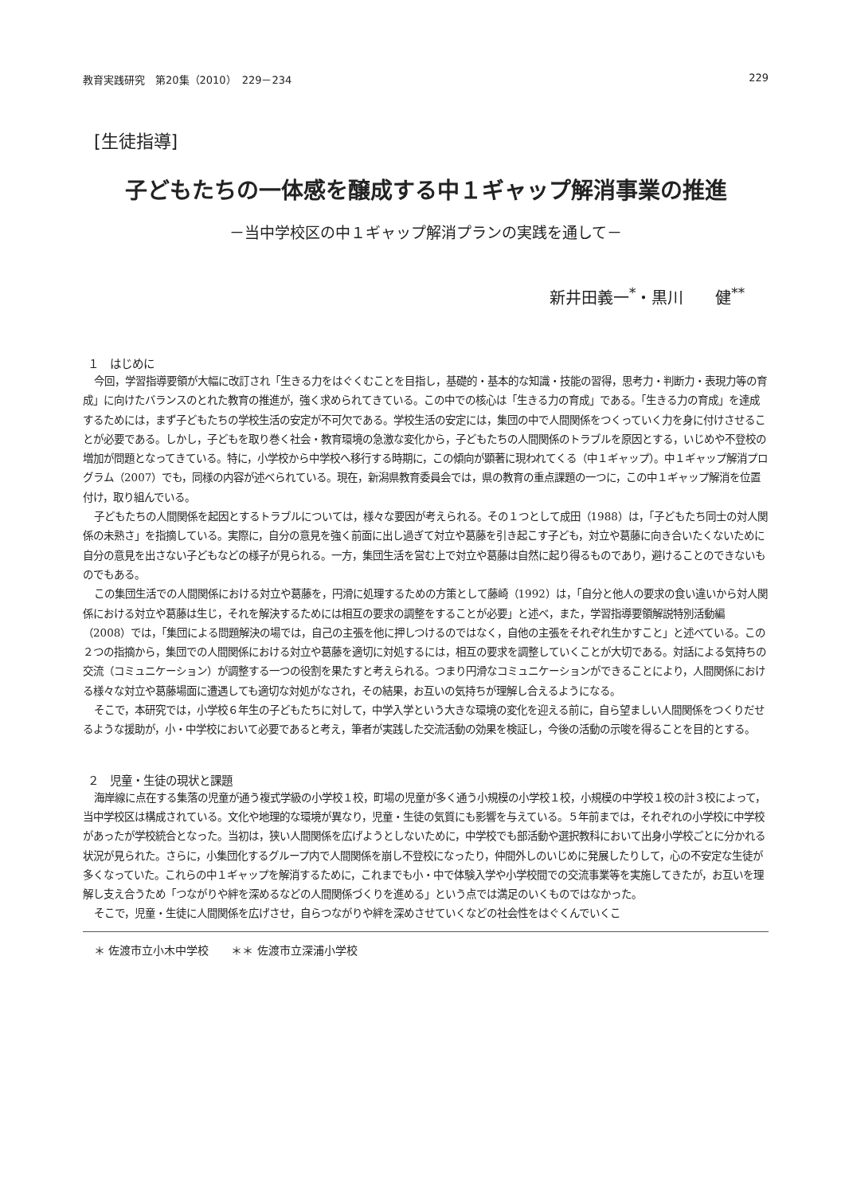教育実践研究　第20集（2010）　229－234 229
[生徒指導]
子どもたちの一体感を醸成する中１ギャップ解消事業の推進
－当中学校区の中１ギャップ解消プランの実践を通して－
新井田義一<sup>*</sup>・黒川　　健<sup>**</sup>
１　はじめに
今回，学習指導要領が大幅に改訂され「生きる力をはぐくむことを目指し，基礎的・基本的な知識・技能の習得，思考力・判断力・表現力等の育成」に向けたバランスのとれた教育の推進が，強く求められてきている。この中での核心は「生きる力の育成」である。「生きる力の育成」を達成するためには，まず子どもたちの学校生活の安定が不可欠である。学校生活の安定には，集団の中で人間関係をつくっていく力を身に付けさせることが必要である。しかし，子どもを取り巻く社会・教育環境の急激な変化から，子どもたちの人間関係のトラブルを原因とする，いじめや不登校の増加が問題となってきている。特に，小学校から中学校へ移行する時期に，この傾向が顕著に現われてくる（中１ギャップ）。中１ギャップ解消プログラム（2007）でも，同様の内容が述べられている。現在，新潟県教育委員会では，県の教育の重点課題の一つに，この中１ギャップ解消を位置付け，取り組んでいる。
子どもたちの人間関係を起因とするトラブルについては，様々な要因が考えられる。その１つとして成田（1988）は，「子どもたち同士の対人関係の未熟さ」を指摘している。実際に，自分の意見を強く前面に出し過ぎて対立や葛藤を引き起こす子ども，対立や葛藤に向き合いたくないために自分の意見を出さない子どもなどの様子が見られる。一方，集団生活を営む上で対立や葛藤は自然に起り得るものであり，避けることのできないものでもある。
この集団生活での人間関係における対立や葛藤を，円滑に処理するための方策として藤崎（1992）は，「自分と他人の要求の食い違いから対人関係における対立や葛藤は生じ，それを解決するためには相互の要求の調整をすることが必要」と述べ，また，学習指導要領解説特別活動編（2008）では，「集団による問題解決の場では，自己の主張を他に押しつけるのではなく，自他の主張をそれぞれ生かすこと」と述べている。この２つの指摘から，集団での人間関係における対立や葛藤を適切に対処するには，相互の要求を調整していくことが大切である。対話による気持ちの交流（コミュニケーション）が調整する一つの役割を果たすと考えられる。つまり円滑なコミュニケーションができることにより，人間関係における様々な対立や葛藤場面に遭遇しても適切な対処がなされ，その結果，お互いの気持ちが理解し合えるようになる。
そこで，本研究では，小学校６年生の子どもたちに対して，中学入学という大きな環境の変化を迎える前に，自ら望ましい人間関係をつくりだせるような援助が，小・中学校において必要であると考え，筆者が実践した交流活動の効果を検証し，今後の活動の示唆を得ることを目的とする。
２　児童・生徒の現状と課題
海岸線に点在する集落の児童が通う複式学級の小学校１校，町場の児童が多く通う小規模の小学校１校，小規模の中学校１校の計３校によって，当中学校区は構成されている。文化や地理的な環境が異なり，児童・生徒の気質にも影響を与えている。５年前までは，それぞれの小学校に中学校があったが学校統合となった。当初は，狭い人間関係を広げようとしないために，中学校でも部活動や選択教科において出身小学校ごとに分かれる状況が見られた。さらに，小集団化するグループ内で人間関係を崩し不登校になったり，仲間外しのいじめに発展したりして，心の不安定な生徒が多くなっていた。これらの中１ギャップを解消するために，これまでも小・中で体験入学や小学校間での交流事業等を実施してきたが，お互いを理解し支え合うため「つながりや絆を深めるなどの人間関係づくりを進める」という点では満足のいくものではなかった。
そこで，児童・生徒に人間関係を広げさせ，自らつながりや絆を深めさせていくなどの社会性をはぐくんでいくこ
＊ 佐渡市立小木中学校　　＊＊ 佐渡市立深浦小学校